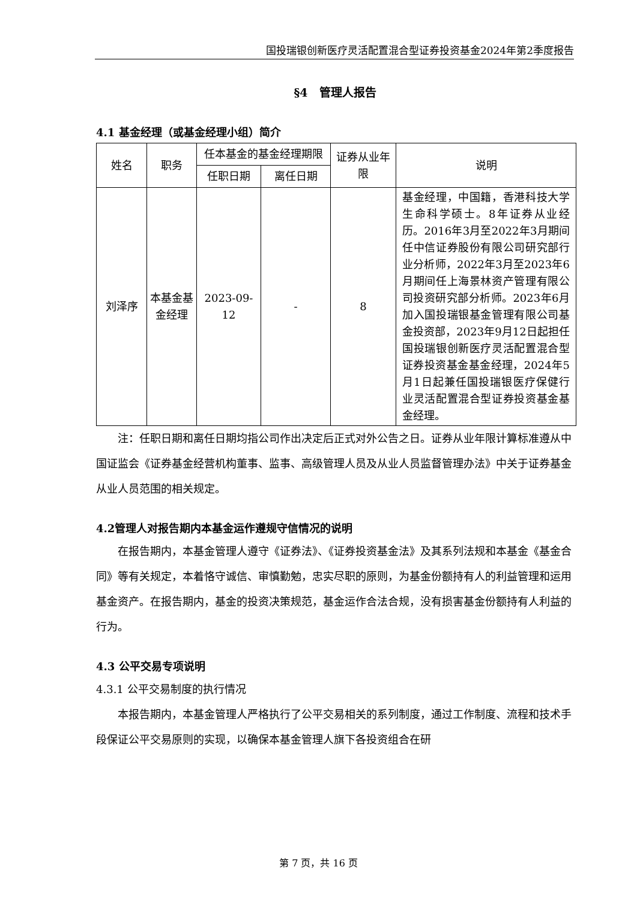国投瑞银创新医疗灵活配置混合型证券投资基金2024年第2季度报告
§4　管理人报告
4.1 基金经理（或基金经理小组）简介
| 姓名 | 职务 | 任本基金的基金经理期限 | | 证券从业年限 | 说明 |
| --- | --- | --- | --- | --- | --- |
| | | 任职日期 | 离任日期 | | |
| 刘泽序 | 本基金基金经理 | 2023-09-12 | - | 8 | 基金经理，中国籍，香港科技大学生命科学硕士。8年证券从业经历。2016年3月至2022年3月期间任中信证券股份有限公司研究部行业分析师，2022年3月至2023年6月期间任上海景林资产管理有限公司投资研究部分析师。2023年6月加入国投瑞银基金管理有限公司基金投资部，2023年9月12日起担任国投瑞银创新医疗灵活配置混合型证券投资基金基金经理，2024年5月1日起兼任国投瑞银医疗保健行业灵活配置混合型证券投资基金基金经理。 |
注：任职日期和离任日期均指公司作出决定后正式对外公告之日。证券从业年限计算标准遵从中国证监会《证券基金经营机构董事、监事、高级管理人员及从业人员监督管理办法》中关于证券基金从业人员范围的相关规定。
4.2管理人对报告期内本基金运作遵规守信情况的说明
在报告期内，本基金管理人遵守《证券法》、《证券投资基金法》及其系列法规和本基金《基金合同》等有关规定，本着恪守诚信、审慎勤勉，忠实尽职的原则，为基金份额持有人的利益管理和运用基金资产。在报告期内，基金的投资决策规范，基金运作合法合规，没有损害基金份额持有人利益的行为。
4.3 公平交易专项说明
4.3.1 公平交易制度的执行情况
本报告期内，本基金管理人严格执行了公平交易相关的系列制度，通过工作制度、流程和技术手段保证公平交易原则的实现，以确保本基金管理人旗下各投资组合在研
第 7 页，共 16 页